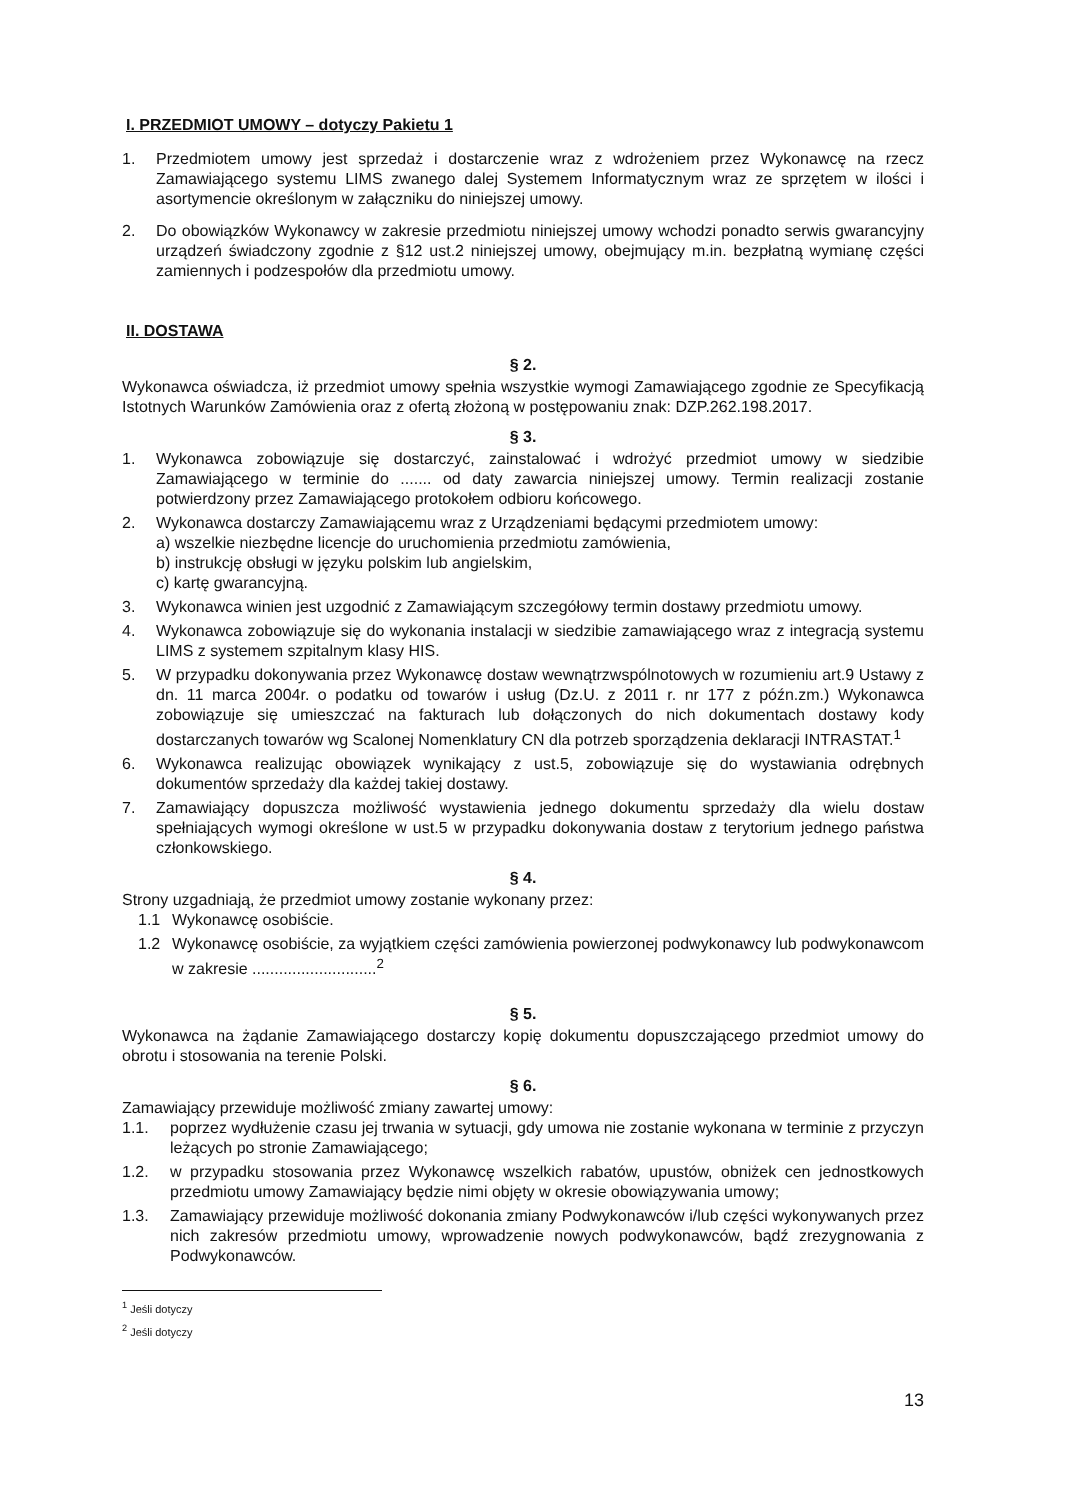I. PRZEDMIOT UMOWY – dotyczy Pakietu 1
1. Przedmiotem umowy jest sprzedaż i dostarczenie wraz z wdrożeniem przez Wykonawcę na rzecz Zamawiającego systemu LIMS zwanego dalej Systemem Informatycznym wraz ze sprzętem w ilości i asortymencie określonym w załączniku do niniejszej umowy.
2. Do obowiązków Wykonawcy w zakresie przedmiotu niniejszej umowy wchodzi ponadto serwis gwarancyjny urządzeń świadczony zgodnie z §12 ust.2 niniejszej umowy, obejmujący m.in. bezpłatną wymianę części zamiennych i podzespołów dla przedmiotu umowy.
II. DOSTAWA
§ 2.
Wykonawca oświadcza, iż przedmiot umowy spełnia wszystkie wymogi Zamawiającego zgodnie ze Specyfikacją Istotnych Warunków Zamówienia oraz z ofertą złożoną w postępowaniu znak: DZP.262.198.2017.
§ 3.
1. Wykonawca zobowiązuje się dostarczyć, zainstalować i wdrożyć przedmiot umowy w siedzibie Zamawiającego w terminie do ....... od daty zawarcia niniejszej umowy. Termin realizacji zostanie potwierdzony przez Zamawiającego protokołem odbioru końcowego.
2. Wykonawca dostarczy Zamawiającemu wraz z Urządzeniami będącymi przedmiotem umowy:
a) wszelkie niezbędne licencje do uruchomienia przedmiotu zamówienia,
b) instrukcję obsługi w języku polskim lub angielskim,
c) kartę gwarancyjną.
3. Wykonawca winien jest uzgodnić z Zamawiającym szczegółowy termin dostawy przedmiotu umowy.
4. Wykonawca zobowiązuje się do wykonania instalacji w siedzibie zamawiającego wraz z integracją systemu LIMS z systemem szpitalnym klasy HIS.
5. W przypadku dokonywania przez Wykonawcę dostaw wewnątrzwspólnotowych w rozumieniu art.9 Ustawy z dn. 11 marca 2004r. o podatku od towarów i usług (Dz.U. z 2011 r. nr 177 z późn.zm.) Wykonawca zobowiązuje się umieszczać na fakturach lub dołączonych do nich dokumentach dostawy kody dostarczanych towarów wg Scalonej Nomenklatury CN dla potrzeb sporządzenia deklaracji INTRASTAT.<sup>1</sup>
6. Wykonawca realizując obowiązek wynikający z ust.5, zobowiązuje się do wystawiania odrębnych dokumentów sprzedaży dla każdej takiej dostawy.
7. Zamawiający dopuszcza możliwość wystawienia jednego dokumentu sprzedaży dla wielu dostaw spełniających wymogi określone w ust.5 w przypadku dokonywania dostaw z terytorium jednego państwa członkowskiego.
§ 4.
Strony uzgadniają, że przedmiot umowy zostanie wykonany przez:
1.1 Wykonawcę osobiście.
1.2 Wykonawcę osobiście, za wyjątkiem części zamówienia powierzonej podwykonawcy lub podwykonawcom w zakresie ............................<sup>2</sup>
§ 5.
Wykonawca na żądanie Zamawiającego dostarczy kopię dokumentu dopuszczającego przedmiot umowy do obrotu i stosowania na terenie Polski.
§ 6.
Zamawiający przewiduje możliwość zmiany zawartej umowy:
1.1. poprzez wydłużenie czasu jej trwania w sytuacji, gdy umowa nie zostanie wykonana w terminie z przyczyn leżących po stronie Zamawiającego;
1.2. w przypadku stosowania przez Wykonawcę wszelkich rabatów, upustów, obniżek cen jednostkowych przedmiotu umowy Zamawiający będzie nimi objęty w okresie obowiązywania umowy;
1.3. Zamawiający przewiduje możliwość dokonania zmiany Podwykonawców i/lub części wykonywanych przez nich zakresów przedmiotu umowy, wprowadzenie nowych podwykonawców, bądź zrezygnowania z Podwykonawców.
<sup>1</sup> Jeśli dotyczy
<sup>2</sup> Jeśli dotyczy
13